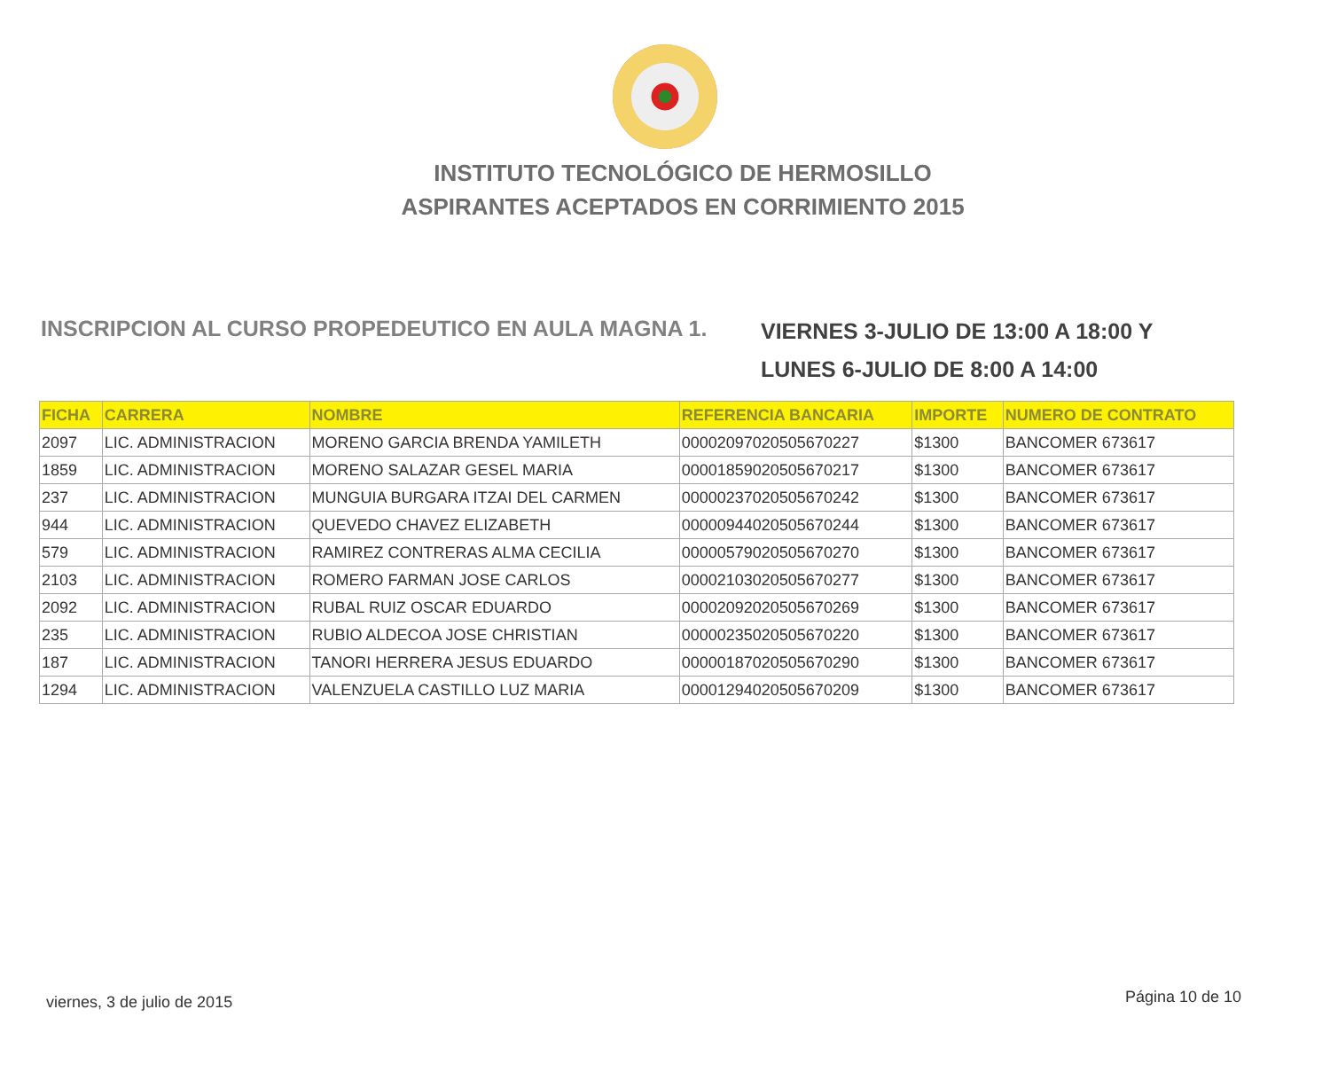INSTITUTO TECNOLÓGICO DE HERMOSILLO
ASPIRANTES ACEPTADOS EN CORRIMIENTO 2015
INSCRIPCION AL CURSO PROPEDEUTICO EN AULA MAGNA 1.
VIERNES 3-JULIO DE 13:00 A 18:00 Y
LUNES 6-JULIO DE 8:00 A 14:00
| FICHA | CARRERA | NOMBRE | REFERENCIA BANCARIA | IMPORTE | NUMERO DE CONTRATO |
| --- | --- | --- | --- | --- | --- |
| 2097 | LIC. ADMINISTRACION | MORENO GARCIA BRENDA YAMILETH | 00002097020505670227 | $1300 | BANCOMER 673617 |
| 1859 | LIC. ADMINISTRACION | MORENO SALAZAR GESEL MARIA | 00001859020505670217 | $1300 | BANCOMER 673617 |
| 237 | LIC. ADMINISTRACION | MUNGUIA BURGARA ITZAI DEL CARMEN | 00000237020505670242 | $1300 | BANCOMER 673617 |
| 944 | LIC. ADMINISTRACION | QUEVEDO CHAVEZ ELIZABETH | 00000944020505670244 | $1300 | BANCOMER 673617 |
| 579 | LIC. ADMINISTRACION | RAMIREZ CONTRERAS ALMA CECILIA | 00000579020505670270 | $1300 | BANCOMER 673617 |
| 2103 | LIC. ADMINISTRACION | ROMERO FARMAN JOSE CARLOS | 00002103020505670277 | $1300 | BANCOMER 673617 |
| 2092 | LIC. ADMINISTRACION | RUBAL RUIZ OSCAR EDUARDO | 00002092020505670269 | $1300 | BANCOMER 673617 |
| 235 | LIC. ADMINISTRACION | RUBIO ALDECOA JOSE CHRISTIAN | 00000235020505670220 | $1300 | BANCOMER 673617 |
| 187 | LIC. ADMINISTRACION | TANORI HERRERA JESUS EDUARDO | 00000187020505670290 | $1300 | BANCOMER 673617 |
| 1294 | LIC. ADMINISTRACION | VALENZUELA CASTILLO LUZ MARIA | 00001294020505670209 | $1300 | BANCOMER 673617 |
viernes, 3 de julio de 2015 Página 10 de 10